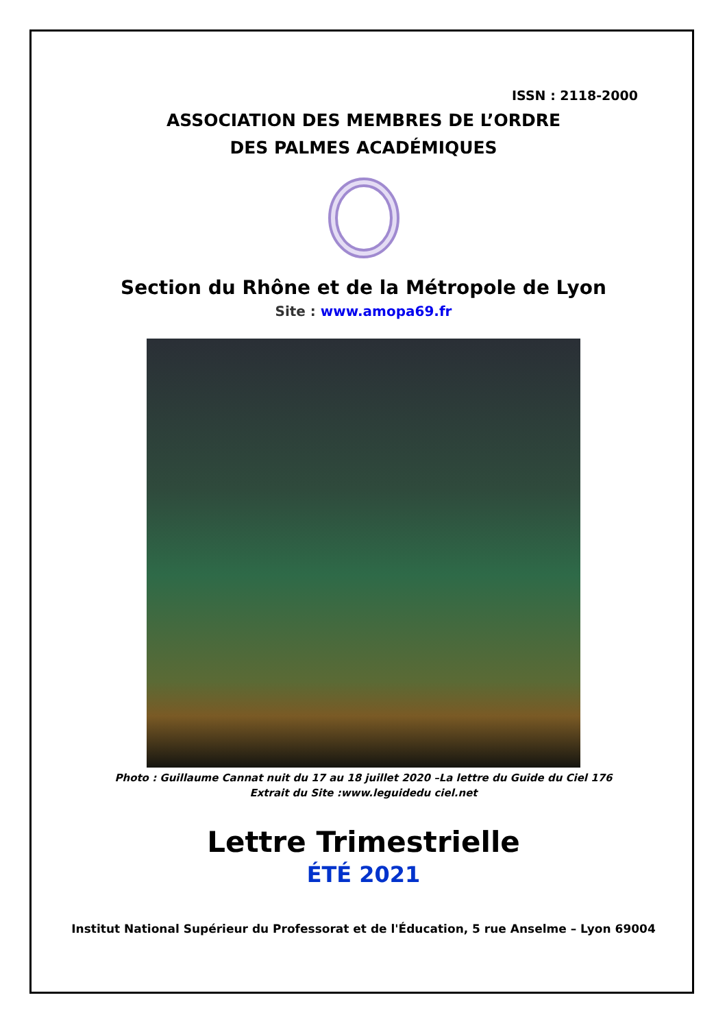ISSN : 2118-2000
ASSOCIATION DES MEMBRES DE L’ORDRE
DES PALMES ACADÉMIQUES
Section du Rhône et de la Métropole de Lyon
Site : www.amopa69.fr
Photo : Guillaume Cannat nuit du 17 au 18 juillet 2020 –La lettre du Guide du Ciel 176
Extrait du Site :www.leguidedu ciel.net
Lettre Trimestrielle
ÉTÉ 2021
Institut National Supérieur du Professorat et de l'Éducation, 5 rue Anselme – Lyon 69004